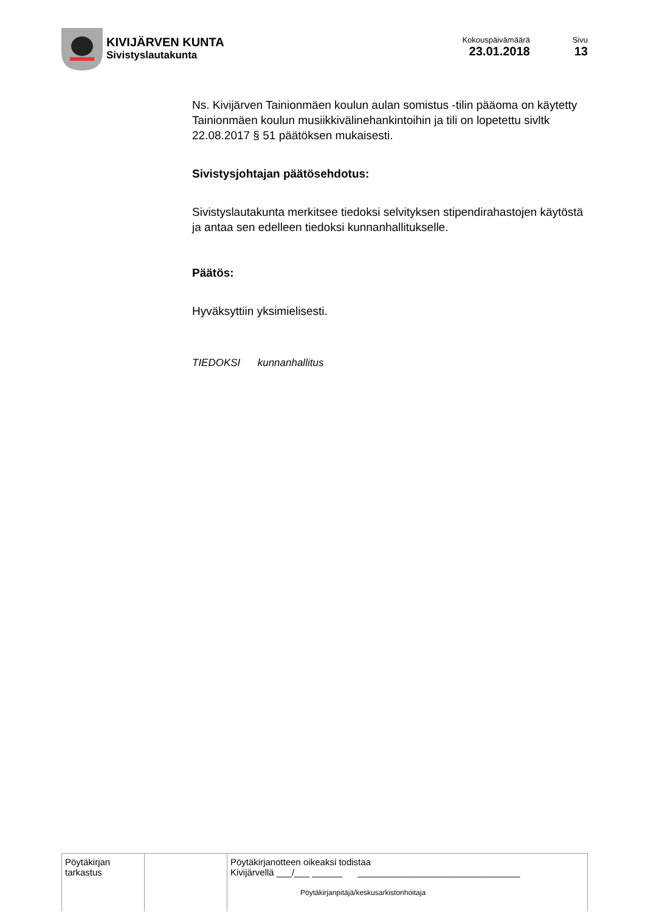KIVIJÄRVEN KUNTA
Sivistyslautakunta
Kokouspäivämäärä
23.01.2018
Sivu
13
Ns. Kivijärven Tainionmäen koulun aulan somistus -tilin pääoma on käytetty Tainionmäen koulun musiikkivälinehankintoihin ja tili on lopetettu sivltk 22.08.2017 § 51 päätöksen mukaisesti.
Sivistysjohtajan päätösehdotus:
Sivistyslautakunta merkitsee tiedoksi selvityksen stipendirahastojen käytöstä ja antaa sen edelleen tiedoksi kunnanhallitukselle.
Päätös:
Hyväksyttiin yksimielisesti.
TIEDOKSI kunnanhallitus
| Pöytäkirjan tarkastus | | Pöytäkirjanotteen oikeaksi todistaa Kivijärvellä ___/___ ______ ________________________________ Pöytäkirjanpitäjä/keskusarkistonhoitaja |